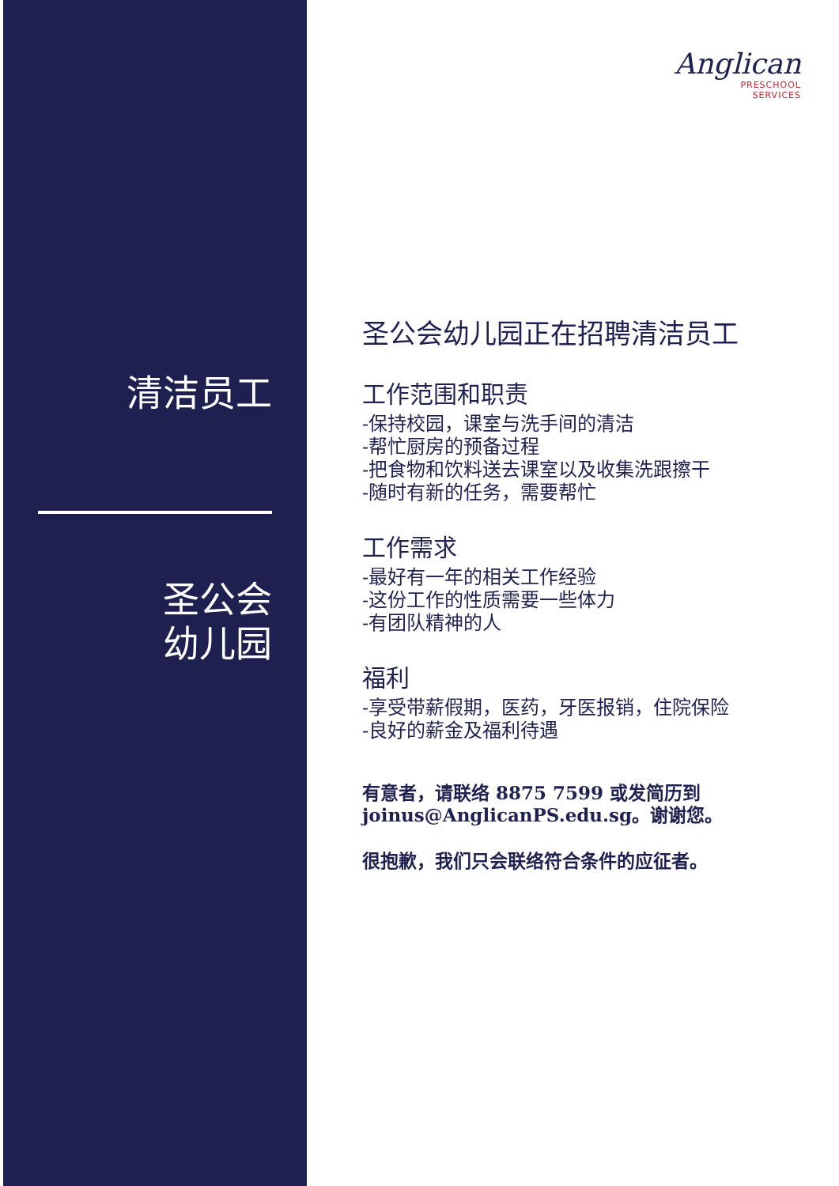清洁员工
圣公会
幼儿园
Anglican
PRESCHOOL
SERVICES
圣公会幼儿园正在招聘清洁员工
工作范围和职责
-保持校园，课室与洗手间的清洁
-帮忙厨房的预备过程
-把食物和饮料送去课室以及收集洗跟擦干
-随时有新的任务，需要帮忙
工作需求
-最好有一年的相关工作经验
-这份工作的性质需要一些体力
-有团队精神的人
福利
-享受带薪假期，医药，牙医报销，住院保险
-良好的薪金及福利待遇
有意者，请联络 8875 7599 或发简历到
joinus@AnglicanPS.edu.sg。谢谢您。
很抱歉，我们只会联络符合条件的应征者。